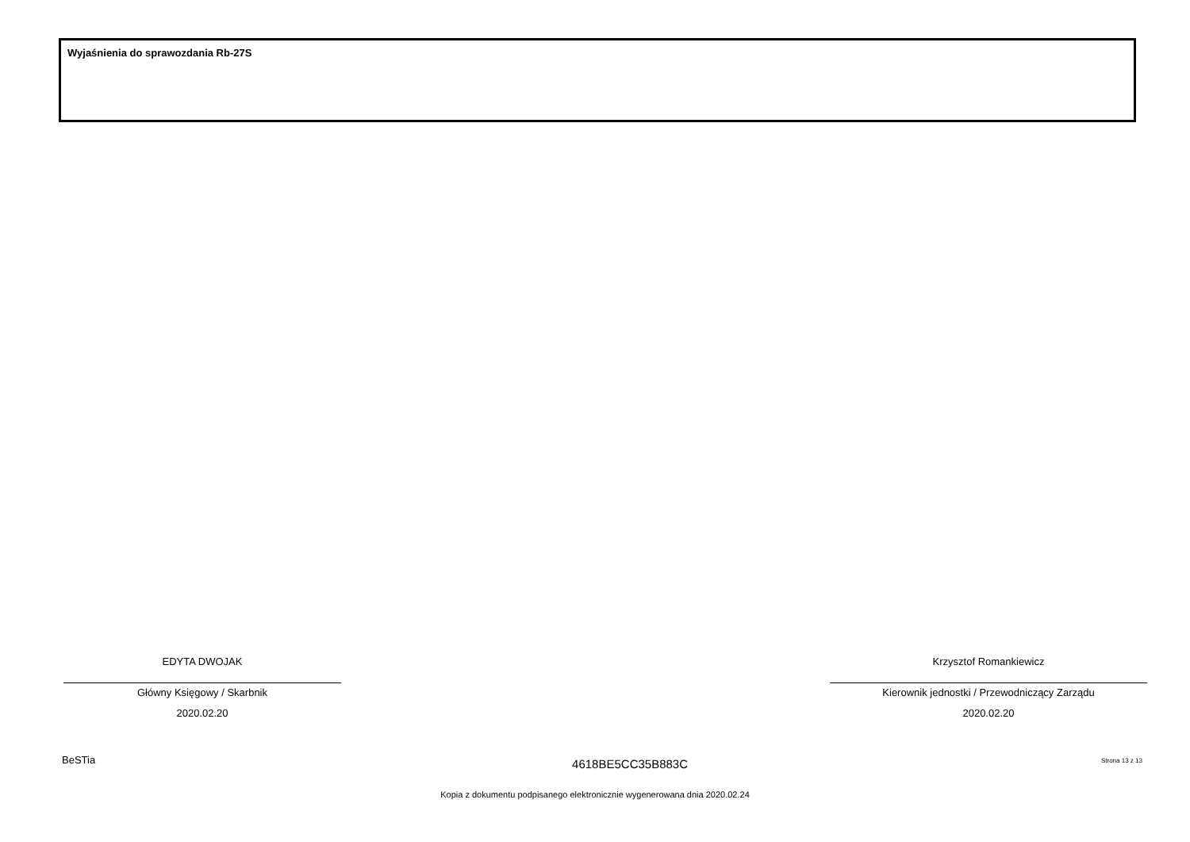Wyjaśnienia do sprawozdania Rb-27S
EDYTA DWOJAK
Główny Księgowy / Skarbnik
2020.02.20
Krzysztof Romankiewicz
Kierownik jednostki / Przewodniczący Zarządu
2020.02.20
BeSTia 4618BE5CC35B883C Strona 13 z 13
Kopia z dokumentu podpisanego elektronicznie wygenerowana dnia 2020.02.24